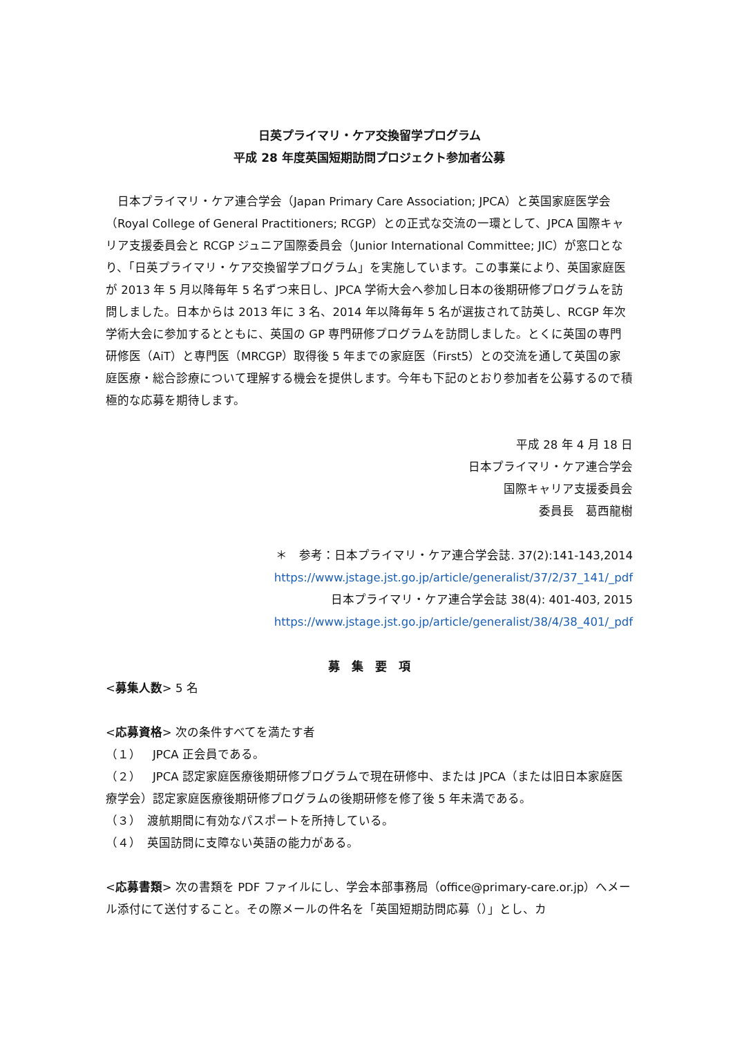日英プライマリ・ケア交換留学プログラム
平成 28 年度英国短期訪問プロジェクト参加者公募
　日本プライマリ・ケア連合学会（Japan Primary Care Association; JPCA）と英国家庭医学会（Royal College of General Practitioners; RCGP）との正式な交流の一環として、JPCA 国際キャリア支援委員会と RCGP ジュニア国際委員会（Junior International Committee; JIC）が窓口となり、「日英プライマリ・ケア交換留学プログラム」を実施しています。この事業により、英国家庭医が 2013 年 5 月以降毎年 5 名ずつ来日し、JPCA 学術大会へ参加し日本の後期研修プログラムを訪問しました。日本からは 2013 年に 3 名、2014 年以降毎年 5 名が選抜されて訪英し、RCGP 年次学術大会に参加するとともに、英国の GP 専門研修プログラムを訪問しました。とくに英国の専門研修医（AiT）と専門医（MRCGP）取得後 5 年までの家庭医（First5）との交流を通して英国の家庭医療・総合診療について理解する機会を提供します。今年も下記のとおり参加者を公募するので積極的な応募を期待します。
平成 28 年 4 月 18 日
日本プライマリ・ケア連合学会
国際キャリア支援委員会
委員長　葛西龍樹
＊　参考：日本プライマリ・ケア連合学会誌. 37(2):141-143,2014
https://www.jstage.jst.go.jp/article/generalist/37/2/37_141/_pdf
日本プライマリ・ケア連合学会誌 38(4): 401-403, 2015
https://www.jstage.jst.go.jp/article/generalist/38/4/38_401/_pdf
募　集　要　項
<募集人数> 5 名
<応募資格> 次の条件すべてを満たす者
（１）　JPCA 正会員である。
（２）　JPCA 認定家庭医療後期研修プログラムで現在研修中、または JPCA（または旧日本家庭医療学会）認定家庭医療後期研修プログラムの後期研修を修了後 5 年未満である。
（３）　渡航期間に有効なパスポートを所持している。
（４）　英国訪問に支障ない英語の能力がある。
<応募書類> 次の書類を PDF ファイルにし、学会本部事務局（office@primary-care.or.jp）へメール添付にて送付すること。その際メールの件名を「英国短期訪問応募（）」とし、カ